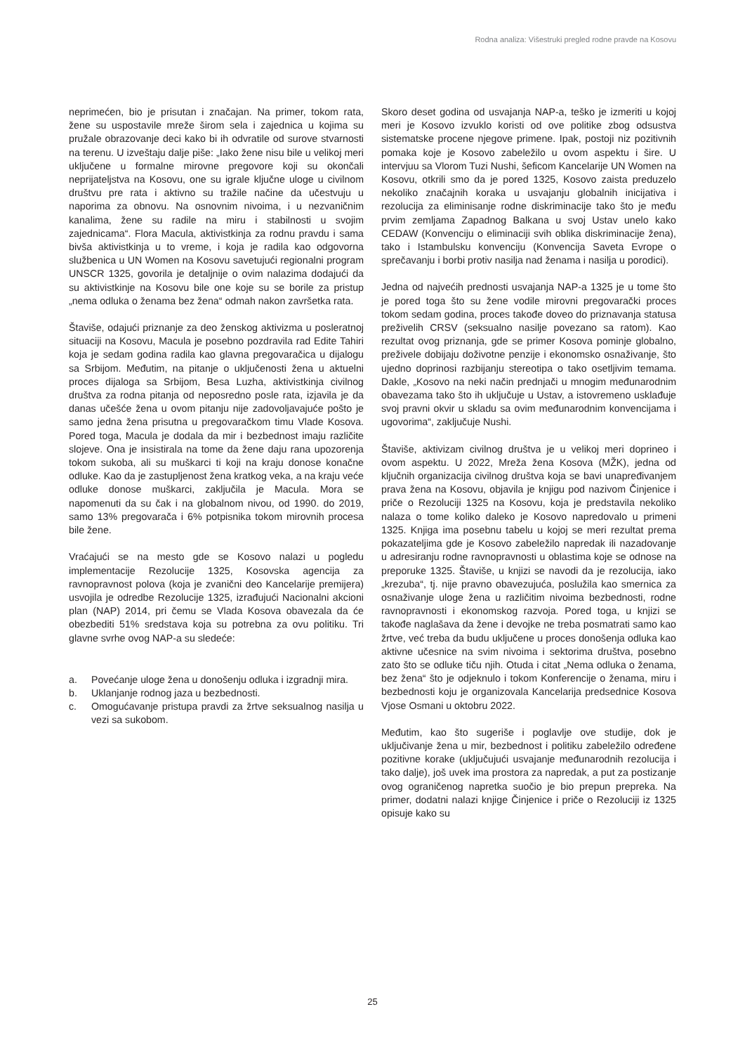Rodna analiza: Višestruki pregled rodne pravde na Kosovu
neprimećen, bio je prisutan i značajan. Na primer, tokom rata, žene su uspostavile mreže širom sela i zajednica u kojima su pružale obrazovanje deci kako bi ih odvratile od surove stvarnosti na terenu. U izveštaju dalje piše: „Iako žene nisu bile u velikoj meri uključene u formalne mirovne pregovore koji su okončali neprijateljstva na Kosovu, one su igrale ključne uloge u civilnom društvu pre rata i aktivno su tražile načine da učestvuju u naporima za obnovu. Na osnovnim nivoima, i u nezvaničnim kanalima, žene su radile na miru i stabilnosti u svojim zajednicama“. Flora Macula, aktivistkinja za rodnu pravdu i sama bivša aktivistkinja u to vreme, i koja je radila kao odgovorna službenica u UN Women na Kosovu savetujući regionalni program UNSCR 1325, govorila je detaljnije o ovim nalazima dodajući da su aktivistkinje na Kosovu bile one koje su se borile za pristup „nema odluka o ženama bez žena“ odmah nakon završetka rata.
Štaviše, odajući priznanje za deo ženskog aktivizma u posleratnoj situaciji na Kosovu, Macula je posebno pozdravila rad Edite Tahiri koja je sedam godina radila kao glavna pregovaračica u dijalogu sa Srbijom. Međutim, na pitanje o uključenosti žena u aktuelni proces dijaloga sa Srbijom, Besa Luzha, aktivistkinja civilnog društva za rodna pitanja od neposredno posle rata, izjavila je da danas učešće žena u ovom pitanju nije zadovoljavajuće pošto je samo jedna žena prisutna u pregovaračkom timu Vlade Kosova. Pored toga, Macula je dodala da mir i bezbednost imaju različite slojeve. Ona je insistirala na tome da žene daju rana upozorenja tokom sukoba, ali su muškarci ti koji na kraju donose konačne odluke. Kao da je zastupljenost žena kratkog veka, a na kraju veće odluke donose muškarci, zaključila je Macula. Mora se napomenuti da su čak i na globalnom nivou, od 1990. do 2019, samo 13% pregovarača i 6% potpisnika tokom mirovnih procesa bile žene.
Vraćajući se na mesto gde se Kosovo nalazi u pogledu implementacije Rezolucije 1325, Kosovska agencija za ravnopravnost polova (koja je zvanični deo Kancelarije premijera) usvojila je odredbe Rezolucije 1325, izrađujući Nacionalni akcioni plan (NAP) 2014, pri čemu se Vlada Kosova obavezala da će obezbediti 51% sredstava koja su potrebna za ovu politiku. Tri glavne svrhe ovog NAP-a su sledeće:
a. Povećanje uloge žena u donošenju odluka i izgradnji mira.
b. Uklanjanje rodnog jaza u bezbednosti.
c. Omogućavanje pristupa pravdi za žrtve seksualnog nasilja u vezi sa sukobom.
Skoro deset godina od usvajanja NAP-a, teško je izmeriti u kojoj meri je Kosovo izvuklo koristi od ove politike zbog odsustva sistematske procene njegove primene. Ipak, postoji niz pozitivnih pomaka koje je Kosovo zabeležilo u ovom aspektu i šire. U intervjuu sa Vlorom Tuzi Nushi, šeficom Kancelarije UN Women na Kosovu, otkrili smo da je pored 1325, Kosovo zaista preduzelo nekoliko značajnih koraka u usvajanju globalnih inicijativa i rezolucija za eliminisanje rodne diskriminacije tako što je među prvim zemljama Zapadnog Balkana u svoj Ustav unelo kako CEDAW (Konvenciju o eliminaciji svih oblika diskriminacije žena), tako i Istambulsku konvenciju (Konvencija Saveta Evrope o sprečavanju i borbi protiv nasilja nad ženama i nasilja u porodici).
Jedna od najvećih prednosti usvajanja NAP-a 1325 je u tome što je pored toga što su žene vodile mirovni pregovarački proces tokom sedam godina, proces takođe doveo do priznavanja statusa preživelih CRSV (seksualno nasilje povezano sa ratom). Kao rezultat ovog priznanja, gde se primer Kosova pominje globalno, preživele dobijaju doživotne penzije i ekonomsko osnaživanje, što ujedno doprinosi razbijanju stereotipa o tako osetljivim temama. Dakle, „Kosovo na neki način prednjači u mnogim međunarodnim obavezama tako što ih uključuje u Ustav, a istovremeno usklađuje svoj pravni okvir u skladu sa ovim međunarodnim konvencijama i ugovorima“, zaključuje Nushi.
Štaviše, aktivizam civilnog društva je u velikoj meri doprineo i ovom aspektu. U 2022, Mreža žena Kosova (MŽK), jedna od ključnih organizacija civilnog društva koja se bavi unapređivanjem prava žena na Kosovu, objavila je knjigu pod nazivom Činjenice i priče o Rezoluciji 1325 na Kosovu, koja je predstavila nekoliko nalaza o tome koliko daleko je Kosovo napredovalo u primeni 1325. Knjiga ima posebnu tabelu u kojoj se meri rezultat prema pokazateljima gde je Kosovo zabeležilo napredak ili nazadovanje u adresiranju rodne ravnopravnosti u oblastima koje se odnose na preporuke 1325. Štaviše, u knjizi se navodi da je rezolucija, iako „krezuba“, tj. nije pravno obavezujuća, poslužila kao smernica za osnaživanje uloge žena u različitim nivoima bezbednosti, rodne ravnopravnosti i ekonomskog razvoja. Pored toga, u knjizi se takođe naglašava da žene i devojke ne treba posmatrati samo kao žrtve, već treba da budu uključene u proces donošenja odluka kao aktivne učesnice na svim nivoima i sektorima društva, posebno zato što se odluke tiču njih. Otuda i citat „Nema odluka o ženama, bez žena“ što je odjeknulo i tokom Konferencije o ženama, miru i bezbednosti koju je organizovala Kancelarija predsednice Kosova Vjose Osmani u oktobru 2022.
Međutim, kao što sugeriše i poglavlje ove studije, dok je uključivanje žena u mir, bezbednost i politiku zabeležilo određene pozitivne korake (uključujući usvajanje međunarodnih rezolucija i tako dalje), još uvek ima prostora za napredak, a put za postizanje ovog ograničenog napretka suočio je bio prepun prepreka. Na primer, dodatni nalazi knjige Činjenice i priče o Rezoluciji iz 1325 opisuje kako su
25